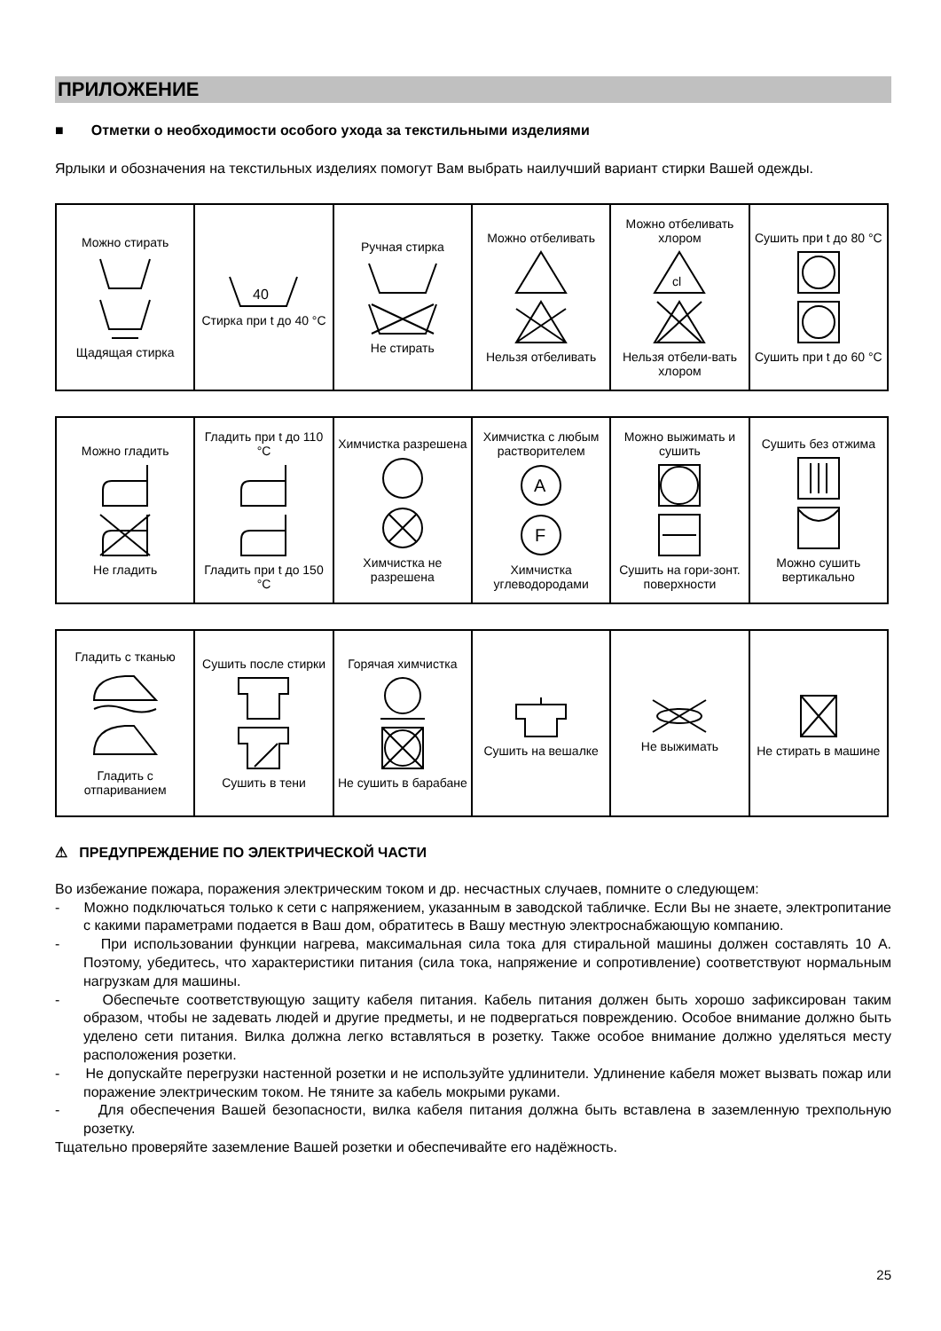ПРИЛОЖЕНИЕ
■ Отметки о необходимости особого ухода за текстильными изделиями
Ярлыки и обозначения на текстильных изделиях помогут Вам выбрать наилучший вариант стирки Вашей одежды.
| Можно стирать Щадящая стирка | 40 Стирка при t до 40 °C | Ручная стирка Не стирать | Можно отбеливать Нельзя отбеливать | Можно отбеливать хлором cl Нельзя отбели-вать хлором | Сушить при t до 80 °C Сушить при t до 60 °C |
| Можно гладить Не гладить | Гладить при t до 110 °C Гладить при t до 150 °C | Химчистка разрешена Химчистка не разрешена | Химчистка с любым растворителем A F Химчистка углеводородами | Можно выжимать и сушить Сушить на гори-зонт. поверхности | Сушить без отжима Можно сушить вертикально |
| Гладить с тканью Гладить с отпариванием | Сушить после стирки Сушить в тени | Горячая химчистка Не сушить в барабане | Сушить на вешалке | Не выжимать | Не стирать в машине |
⚠ ПРЕДУПРЕЖДЕНИЕ ПО ЭЛЕКТРИЧЕСКОЙ ЧАСТИ
Во избежание пожара, поражения электрическим током и др. несчастных случаев, помните о следующем:
- Можно подключаться только к сети с напряжением, указанным в заводской табличке. Если Вы не знаете, электропитание с какими параметрами подается в Ваш дом, обратитесь в Вашу местную электроснабжающую компанию.
- При использовании функции нагрева, максимальная сила тока для стиральной машины должен составлять 10 А. Поэтому, убедитесь, что характеристики питания (сила тока, напряжение и сопротивление) соответствуют нормальным нагрузкам для машины.
- Обеспечьте соответствующую защиту кабеля питания. Кабель питания должен быть хорошо зафиксирован таким образом, чтобы не задевать людей и другие предметы, и не подвергаться повреждению. Особое внимание должно быть уделено сети питания. Вилка должна легко вставляться в розетку. Также особое внимание должно уделяться месту расположения розетки.
- Не допускайте перегрузки настенной розетки и не используйте удлинители. Удлинение кабеля может вызвать пожар или поражение электрическим током. Не тяните за кабель мокрыми руками.
- Для обеспечения Вашей безопасности, вилка кабеля питания должна быть вставлена в заземленную трехпольную розетку.
Тщательно проверяйте заземление Вашей розетки и обеспечивайте его надёжность.
25